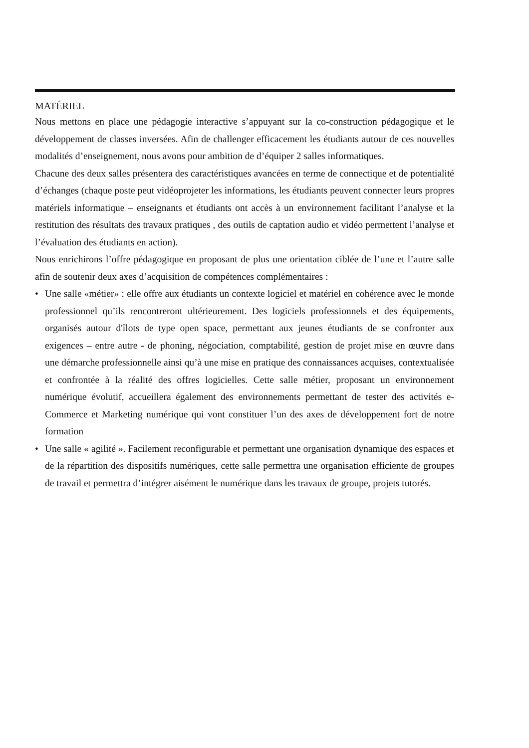MATÉRIEL
Nous mettons en place une pédagogie interactive s’appuyant sur la co-construction pédagogique et le développement de classes inversées. Afin de challenger efficacement les étudiants autour de ces nouvelles modalités d’enseignement, nous avons pour ambition de d’équiper 2 salles informatiques.
Chacune des deux salles présentera des caractéristiques avancées en terme de connectique et de potentialité d’échanges (chaque poste peut vidéoprojeter les informations, les étudiants peuvent connecter leurs propres matériels informatique – enseignants et étudiants ont accès à un environnement facilitant l’analyse et la restitution des résultats des travaux pratiques , des outils de captation audio et vidéo permettent l’analyse et l’évaluation des étudiants en action).
Nous enrichirons l’offre pédagogique en proposant de plus une orientation ciblée de l’une et l’autre salle afin de soutenir deux axes d’acquisition de compétences complémentaires :
• Une salle «métier» : elle offre aux étudiants un contexte logiciel et matériel en cohérence avec le monde professionnel qu’ils rencontreront ultérieurement. Des logiciels professionnels et des équipements, organisés autour d'îlots de type open space, permettant aux jeunes étudiants de se confronter aux exigences – entre autre - de phoning, négociation, comptabilité, gestion de projet mise en œuvre dans une démarche professionnelle ainsi qu’à une mise en pratique des connaissances acquises, contextualisée et confrontée à la réalité des offres logicielles. Cette salle métier, proposant un environnement numérique évolutif, accueillera également des environnements permettant de tester des activités e-Commerce et Marketing numérique qui vont constituer l’un des axes de développement fort de notre formation
• Une salle « agilité ». Facilement reconfigurable et permettant une organisation dynamique des espaces et de la répartition des dispositifs numériques, cette salle permettra une organisation efficiente de groupes de travail et permettra d’intégrer aisément le numérique dans les travaux de groupe, projets tutorés.